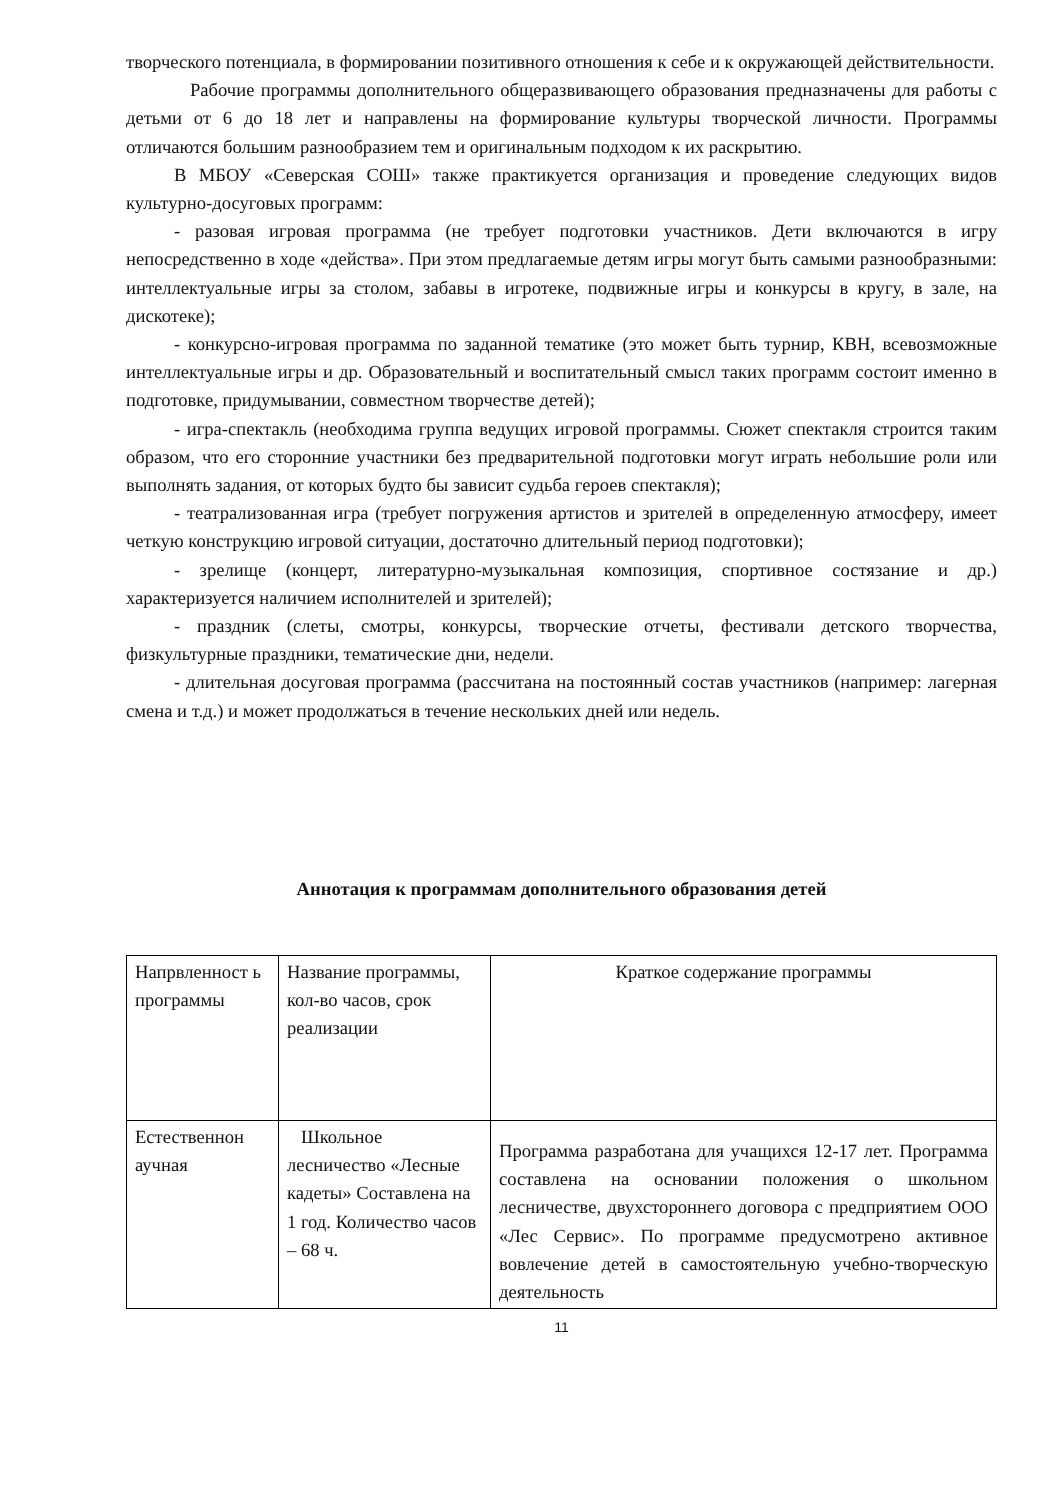творческого потенциала, в формировании позитивного отношения к себе и к окружающей действительности.
Рабочие программы дополнительного общеразвивающего образования предназначены для работы с детьми от 6 до 18 лет и направлены на формирование культуры творческой личности. Программы отличаются большим разнообразием тем и оригинальным подходом к их раскрытию.
В МБОУ «Северская СОШ» также практикуется организация и проведение следующих видов культурно-досуговых программ:
- разовая игровая программа (не требует подготовки участников. Дети включаются в игру непосредственно в ходе «действа». При этом предлагаемые детям игры могут быть самыми разнообразными: интеллектуальные игры за столом, забавы в игротеке, подвижные игры и конкурсы в кругу, в зале, на дискотеке);
- конкурсно-игровая программа по заданной тематике (это может быть турнир, КВН, всевозможные интеллектуальные игры и др. Образовательный и воспитательный смысл таких программ состоит именно в подготовке, придумывании, совместном творчестве детей);
- игра-спектакль (необходима группа ведущих игровой программы. Сюжет спектакля строится таким образом, что его сторонние участники без предварительной подготовки могут играть небольшие роли или выполнять задания, от которых будто бы зависит судьба героев спектакля);
- театрализованная игра (требует погружения артистов и зрителей в определенную атмосферу, имеет четкую конструкцию игровой ситуации, достаточно длительный период подготовки);
- зрелище (концерт, литературно-музыкальная композиция, спортивное состязание и др.) характеризуется наличием исполнителей и зрителей);
- праздник (слеты, смотры, конкурсы, творческие отчеты, фестивали детского творчества, физкультурные праздники, тематические дни, недели.
- длительная досуговая программа (рассчитана на постоянный состав участников (например: лагерная смена и т.д.) и может продолжаться в течение нескольких дней или недель.
Аннотация к программам дополнительного образования детей
| Напрвленност ь программы | Название программы, кол-во часов, срок реализации | Краткое содержание программы |
| Естественнон аучная | Школьное лесничество «Лесные кадеты» Составлена на 1 год. Количество часов – 68 ч. | Программа разработана для учащихся 12-17 лет. Программа составлена на основании положения о школьном лесничестве, двухстороннего договора с предприятием ООО «Лес Сервис». По программе предусмотрено активное вовлечение детей в самостоятельную учебно-творческую деятельность |
11